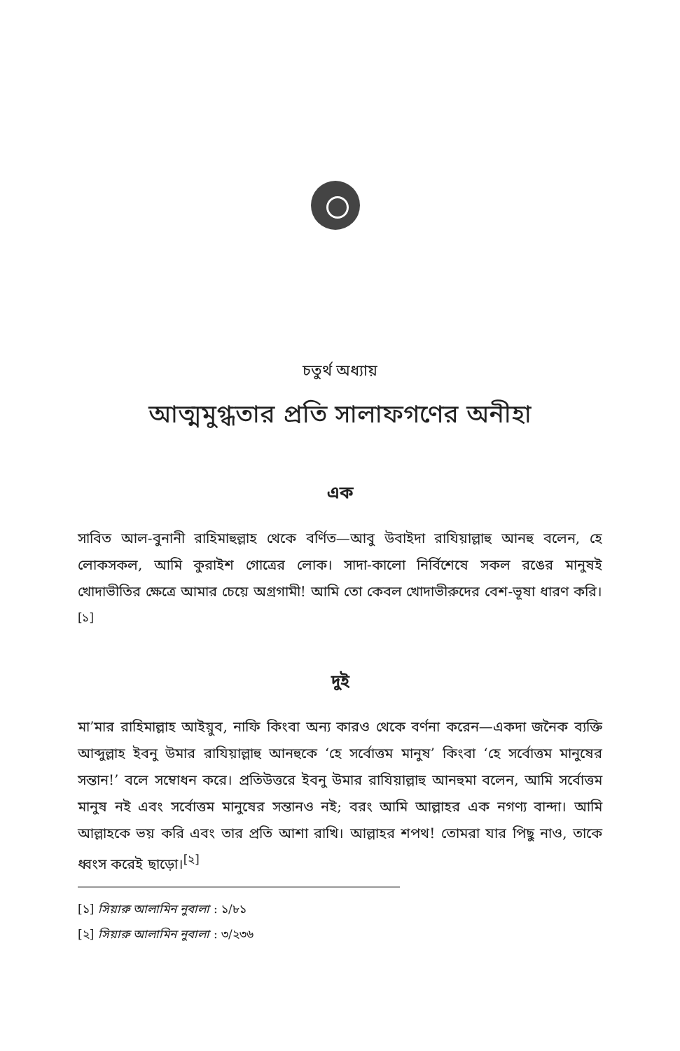চতুর্থ অধ্যায়
আত্মমুগ্ধতার প্রতি সালাফগণের অনীহা
এক
সাবিত আল-বুনানী রাহিমাহুল্লাহ থেকে বর্ণিত—আবু উবাইদা রাযিয়াল্লাহু আনহু বলেন, হে লোকসকল, আমি কুরাইশ গোত্রের লোক। সাদা-কালো নির্বিশেষে সকল রঙের মানুষই খোদাভীতির ক্ষেত্রে আমার চেয়ে অগ্রগামী! আমি তো কেবল খোদাভীরুদের বেশ-ভূষা ধারণ করি।<sup>[১]</sup>
দুই
মা’মার রাহিমাল্লাহ আইয়ুব, নাফি কিংবা অন্য কারও থেকে বর্ণনা করেন—একদা জনৈক ব্যক্তি আব্দুল্লাহ ইবনু উমার রাযিয়াল্লাহু আনহুকে ‘হে সর্বোত্তম মানুষ’ কিংবা ‘হে সর্বোত্তম মানুষের সন্তান!’ বলে সম্বোধন করে। প্রতিউত্তরে ইবনু উমার রাযিয়াল্লাহু আনহুমা বলেন, আমি সর্বোত্তম মানুষ নই এবং সর্বোত্তম মানুষের সন্তানও নই; বরং আমি আল্লাহর এক নগণ্য বান্দা। আমি আল্লাহকে ভয় করি এবং তার প্রতি আশা রাখি। আল্লাহর শপথ! তোমরা যার পিছু নাও, তাকে ধ্বংস করেই ছাড়ো।<sup>[২]</sup>
[১] সিয়ারু আলামিন নুবালা : ১/৮১
[২] সিয়ারু আলামিন নুবালা : ৩/২৩৬